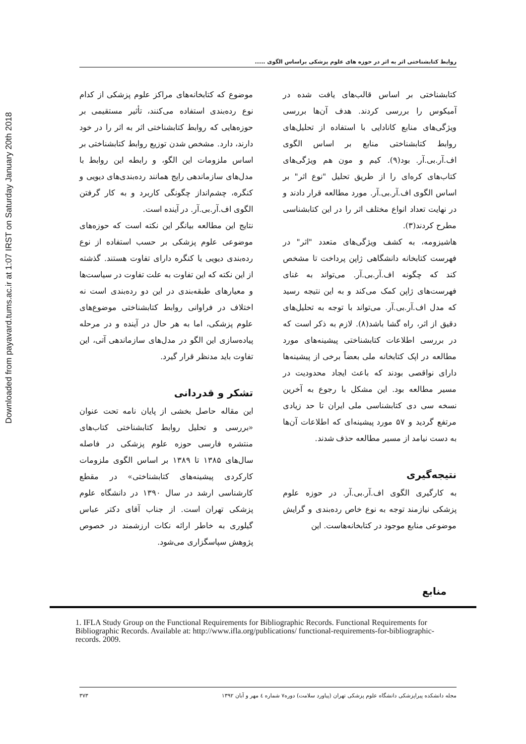Downloaded from payavard.tums.ac.ir at 1:07 IRST on Saturday January 20th 2018
روابط کتابشناختی اثر به اثر در حوزه های علوم پزشکی براساس الگوی .....
کتابشناختی بر اساس قالب‌های یافت شده در آمیکوس را بررسی کردند. هدف آن‌ها بررسی ویژگی‌های منابع کانادایی با استفاده از تحلیل‌های روابط کتابشناختی منابع بر اساس الگوی اف.آر.بی.آر. بود(۹). کیم و مون هم ویژگی‌های کتاب‌های کره‌ای را از طریق تحلیل "نوع اثر" بر اساس الگوی اف.آر.بی.آر. مورد مطالعه قرار دادند و در نهایت تعداد انواع مختلف اثر را در این کتابشناسی مطرح کردند(۳).
هاشیزومه، به کشف ویژگی‌های متعدد "اثر" در فهرست کتابخانه دانشگاهی ژاپن پرداخت تا مشخص کند که چگونه اف.آر.بی.آر. می‌تواند به غنای فهرست‌های ژاپن کمک می‌کند و به این نتیجه رسید که مدل اف.آر.بی.آر. می‌تواند با توجه به تحلیل‌های دقیق از اثر، راه گشا باشد(۸). لازم به ذکر است که در بررسی اطلاعات کتابشناختی پیشینه‌های مورد مطالعه در اپک کتابخانه ملی بعضاً برخی از پیشینه‌ها دارای نواقصی بودند که باعث ایجاد محدودیت در مسیر مطالعه بود. این مشکل با رجوع به آخرین نسخه سی دی کتابشناسی ملی ایران تا حد زیادی مرتفع گردید و ۵۷ مورد پیشینه‌ای که اطلاعات آن‌ها به دست نیامد از مسیر مطالعه حذف شدند.
نتیجه‌گیری
به کارگیری الگوی اف.آر.بی.آر. در حوزه علوم پزشکی نیازمند توجه به نوع خاص رده‌بندی و گرایش موضوعی منابع موجود در کتابخانه‌هاست. این
موضوع که کتابخانه‌های مراکز علوم پزشکی از کدام نوع رده‌بندی استفاده می‌کنند، تأثیر مستقیمی بر حوزه‌هایی که روابط کتابشناختی اثر به اثر را در خود دارند، دارد. مشخص شدن توزیع روابط کتابشناختی بر اساس ملزومات این الگو، و رابطه این روابط با مدل‌های سازماندهی رایج همانند رده‌بندی‌های دیویی و کنگره، چشم‌انداز چگونگی کاربرد و به کار گرفتن الگوی اف.آر.بی.آر. در آینده است.
نتایج این مطالعه بیانگر این نکته است که حوزه‌های موضوعی علوم پزشکی بر حسب استفاده از نوع رده‌بندی دیویی یا کنگره دارای تفاوت هستند. گذشته از این نکته که این تفاوت به علت تفاوت در سیاست‌ها و معیارهای طبقه‌بندی در این دو رده‌بندی است نه اختلاف در فراوانی روابط کتابشناختی موضوع‌های علوم پزشکی، اما به هر حال در آینده و در مرحله پیاده‌سازی این الگو در مدل‌های سازماندهی آتی، این تفاوت باید مدنظر قرار گیرد.
تشکر و قدردانی
این مقاله حاصل بخشی از پایان نامه تحت عنوان «بررسی و تحلیل روابط کتابشناختی کتاب‌های منتشره فارسی حوزه علوم پزشکی در فاصله سال‌های ۱۳۸۵ تا ۱۳۸۹ بر اساس الگوی ملزومات کارکردی پیشینه‌های کتابشناختی» در مقطع کارشناسی ارشد در سال ۱۳۹۰ در دانشگاه علوم پزشکی تهران است. از جناب آقای دکتر عباس گیلوری به خاطر ارائه نکات ارزشمند در خصوص پژوهش سپاسگزاری می‌شود.
منابع
1. IFLA Study Group on the Functional Requirements for Bibliographic Records. Functional Requirements for Bibliographic Records. Available at: http://www.ifla.org/publications/ functional-requirements-for-bibliographic-records. 2009.
مجله دانشکده پیراپزشکی دانشگاه علوم پزشکی تهران (پیاورد سلامت) دوره۷ شماره ٤ مهر و آبان ۱۳۹۲ ۳۷۳